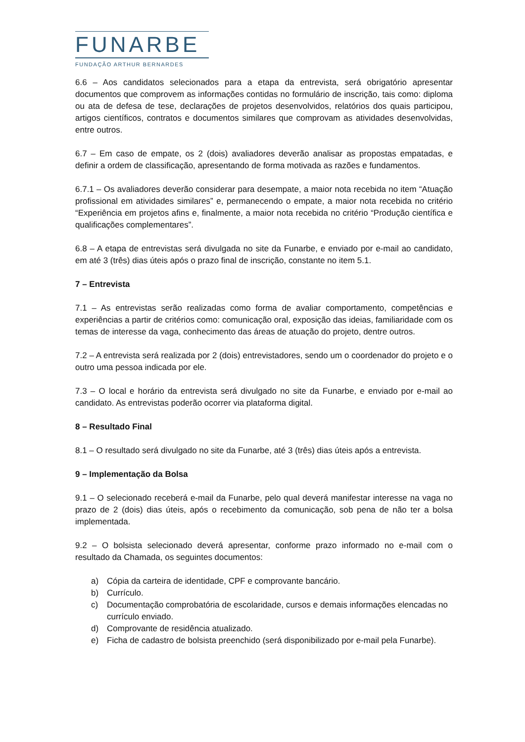FUNARBE
FUNDAÇÃO ARTHUR BERNARDES
6.6 – Aos candidatos selecionados para a etapa da entrevista, será obrigatório apresentar documentos que comprovem as informações contidas no formulário de inscrição, tais como: diploma ou ata de defesa de tese, declarações de projetos desenvolvidos, relatórios dos quais participou, artigos científicos, contratos e documentos similares que comprovam as atividades desenvolvidas, entre outros.
6.7 – Em caso de empate, os 2 (dois) avaliadores deverão analisar as propostas empatadas, e definir a ordem de classificação, apresentando de forma motivada as razões e fundamentos.
6.7.1 – Os avaliadores deverão considerar para desempate, a maior nota recebida no item “Atuação profissional em atividades similares” e, permanecendo o empate, a maior nota recebida no critério “Experiência em projetos afins e, finalmente, a maior nota recebida no critério “Produção científica e qualificações complementares”.
6.8 – A etapa de entrevistas será divulgada no site da Funarbe, e enviado por e-mail ao candidato, em até 3 (três) dias úteis após o prazo final de inscrição, constante no item 5.1.
7 – Entrevista
7.1 – As entrevistas serão realizadas como forma de avaliar comportamento, competências e experiências a partir de critérios como: comunicação oral, exposição das ideias, familiaridade com os temas de interesse da vaga, conhecimento das áreas de atuação do projeto, dentre outros.
7.2 – A entrevista será realizada por 2 (dois) entrevistadores, sendo um o coordenador do projeto e o outro uma pessoa indicada por ele.
7.3 – O local e horário da entrevista será divulgado no site da Funarbe, e enviado por e-mail ao candidato. As entrevistas poderão ocorrer via plataforma digital.
8 – Resultado Final
8.1 – O resultado será divulgado no site da Funarbe, até 3 (três) dias úteis após a entrevista.
9 – Implementação da Bolsa
9.1 – O selecionado receberá e-mail da Funarbe, pelo qual deverá manifestar interesse na vaga no prazo de 2 (dois) dias úteis, após o recebimento da comunicação, sob pena de não ter a bolsa implementada.
9.2 – O bolsista selecionado deverá apresentar, conforme prazo informado no e-mail com o resultado da Chamada, os seguintes documentos:
a) Cópia da carteira de identidade, CPF e comprovante bancário.
b) Currículo.
c) Documentação comprobatória de escolaridade, cursos e demais informações elencadas no currículo enviado.
d) Comprovante de residência atualizado.
e) Ficha de cadastro de bolsista preenchido (será disponibilizado por e-mail pela Funarbe).